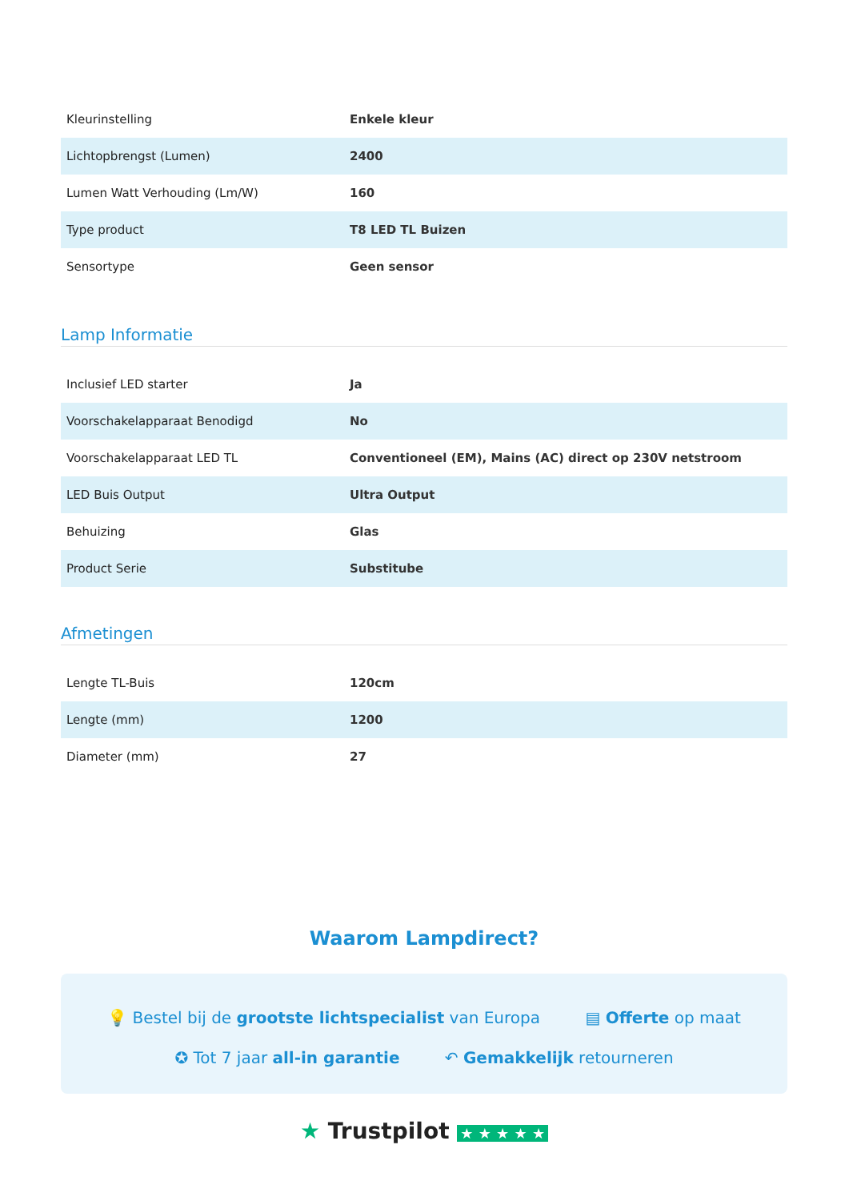| Kleurinstelling | Enkele kleur |
| Lichtopbrengst (Lumen) | 2400 |
| Lumen Watt Verhouding (Lm/W) | 160 |
| Type product | T8 LED TL Buizen |
| Sensortype | Geen sensor |
Lamp Informatie
| Inclusief LED starter | Ja |
| Voorschakelapparaat Benodigd | No |
| Voorschakelapparaat LED TL | Conventioneel (EM), Mains (AC) direct op 230V netstroom |
| LED Buis Output | Ultra Output |
| Behuizing | Glas |
| Product Serie | Substitube |
Afmetingen
| Lengte TL-Buis | 120cm |
| Lengte (mm) | 1200 |
| Diameter (mm) | 27 |
Waarom Lampdirect?
💡 Bestel bij de grootste lichtspecialist van Europa ▤ Offerte op maat
✪ Tot 7 jaar all-in garantie ↶ Gemakkelijk retourneren
★ Trustpilot ★ ★ ★ ★ ★